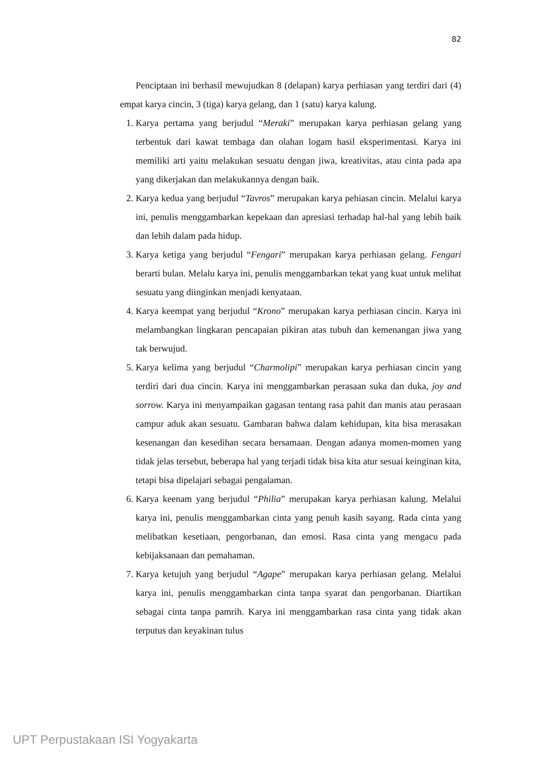82
Penciptaan ini berhasil mewujudkan 8 (delapan) karya perhiasan yang terdiri dari (4) empat karya cincin, 3 (tiga) karya gelang, dan 1 (satu) karya kalung.
1. Karya pertama yang berjudul “Meraki” merupakan karya perhiasan gelang yang terbentuk dari kawat tembaga dan olahan logam hasil eksperimentasi. Karya ini memiliki arti yaitu melakukan sesuatu dengan jiwa, kreativitas, atau cinta pada apa yang dikerjakan dan melakukannya dengan baik.
2. Karya kedua yang berjudul “Tavros” merupakan karya pehiasan cincin. Melalui karya ini, penulis menggambarkan kepekaan dan apresiasi terhadap hal-hal yang lebih baik dan lebih dalam pada hidup.
3. Karya ketiga yang berjudul “Fengari” merupakan karya perhiasan gelang. Fengari berarti bulan. Melalu karya ini, penulis menggambarkan tekat yang kuat untuk melihat sesuatu yang diinginkan menjadi kenyataan.
4. Karya keempat yang berjudul “Krono” merupakan karya perhiasan cincin. Karya ini melambangkan lingkaran pencapaian pikiran atas tubuh dan kemenangan jiwa yang tak berwujud.
5. Karya kelima yang berjudul “Charmolipi” merupakan karya perhiasan cincin yang terdiri dari dua cincin. Karya ini menggambarkan perasaan suka dan duka, joy and sorrow. Karya ini menyampaikan gagasan tentang rasa pahit dan manis atau perasaan campur aduk akan sesuatu. Gambaran bahwa dalam kehidupan, kita bisa merasakan kesenangan dan kesedihan secara bersamaan. Dengan adanya momen-momen yang tidak jelas tersebut, beberapa hal yang terjadi tidak bisa kita atur sesuai keinginan kita, tetapi bisa dipelajari sebagai pengalaman.
6. Karya keenam yang berjudul “Philia” merupakan karya perhiasan kalung. Melalui karya ini, penulis menggambarkan cinta yang penuh kasih sayang. Rada cinta yang melibatkan kesetiaan, pengorbanan, dan emosi. Rasa cinta yang mengacu pada kebijaksanaan dan pemahaman.
7. Karya ketujuh yang berjudul “Agape” merupakan karya perhiasan gelang. Melalui karya ini, penulis menggambarkan cinta tanpa syarat dan pengorbanan. Diartikan sebagai cinta tanpa pamrih. Karya ini menggambarkan rasa cinta yang tidak akan terputus dan keyakinan tulus
UPT Perpustakaan ISI Yogyakarta